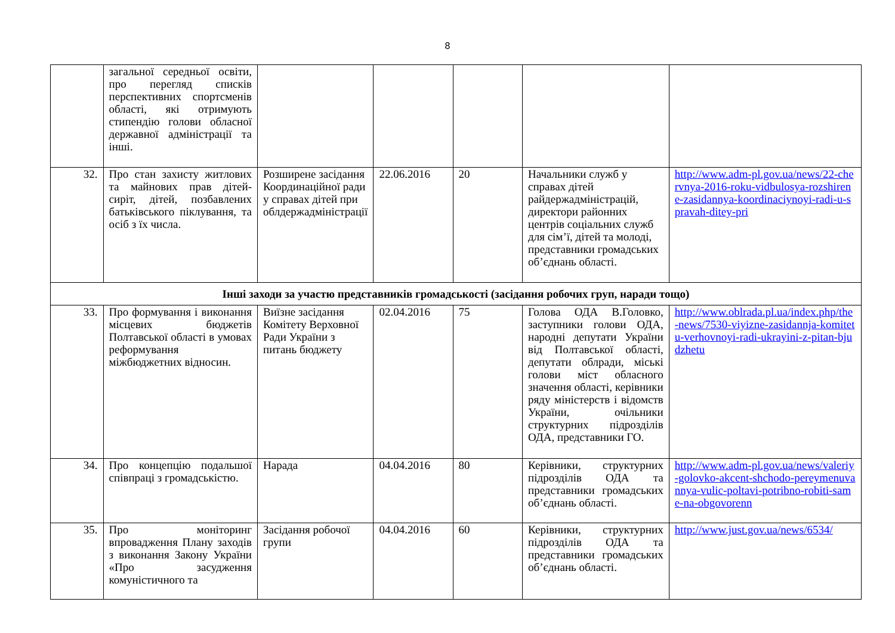8
| | загальної середньої освіти, про перегляд списків перспективних спортсменів області, які отримують стипендію голови обласної державної адміністрації та інші. | | | | | |
| 32. | Про стан захисту житлових та майнових прав дітей-сиріт, дітей, позбавлених батьківського піклування, та осіб з їх числа. | Розширене засідання Координаційної ради у справах дітей при облдержадміністрації | 22.06.2016 | 20 | Начальники служб у справах дітей райдержадміністрацій, директори районних центрів соціальних служб для сім’ї, дітей та молоді, представники громадських об’єднань області. | http://www.adm-pl.gov.ua/news/22-chervnya-2016-roku-vidbulosya-rozshirene-zasidannya-koordinaciynoyi-radi-u-spravah-ditey-pri |
| Інші заходи за участю представників громадськості (засідання робочих груп, наради тощо) | | | | | | |
| 33. | Про формування і виконання місцевих бюджетів Полтавської області в умовах реформування міжбюджетних відносин. | Виїзне засідання Комітету Верховної Ради України з питань бюджету | 02.04.2016 | 75 | Голова ОДА В.Головко, заступники голови ОДА, народні депутати України від Полтавської області, депутати облради, міські голови міст обласного значення області, керівники ряду міністерств і відомств України, очільники структурних підрозділів ОДА, представники ГО. | http://www.oblrada.pl.ua/index.php/the-news/7530-viyizne-zasidannja-komitetu-verhovnoyi-radi-ukrayini-z-pitan-bjudzhetu |
| 34. | Про концепцію подальшої співпраці з громадськістю. | Нарада | 04.04.2016 | 80 | Керівники, структурних підрозділів ОДА та представники громадських об’єднань області. | http://www.adm-pl.gov.ua/news/valeriy-golovko-akcent-shchodo-pereymenuvannya-vulic-poltavi-potribno-robiti-same-na-obgovorenn |
| 35. | Про моніторинг впровадження Плану заходів з виконання Закону України «Про засудження комуністичного та | Засідання робочої групи | 04.04.2016 | 60 | Керівники, структурних підрозділів ОДА та представники громадських об’єднань області. | http://www.just.gov.ua/news/6534/ |